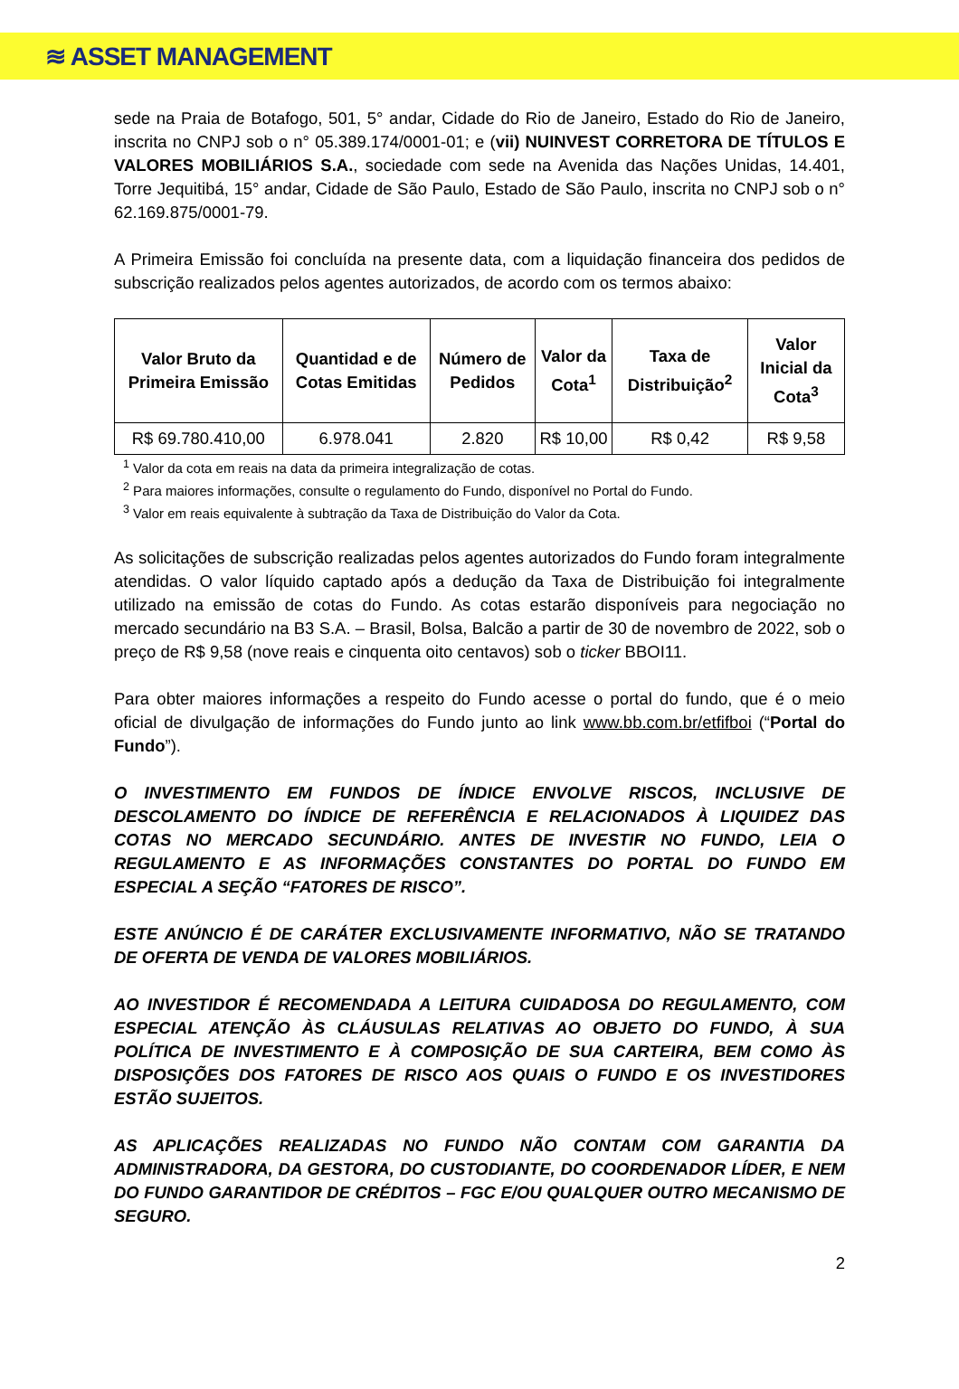≋ ASSET MANAGEMENT
sede na Praia de Botafogo, 501, 5° andar, Cidade do Rio de Janeiro, Estado do Rio de Janeiro, inscrita no CNPJ sob o n° 05.389.174/0001-01; e (vii) NUINVEST CORRETORA DE TÍTULOS E VALORES MOBILIÁRIOS S.A., sociedade com sede na Avenida das Nações Unidas, 14.401, Torre Jequitibá, 15° andar, Cidade de São Paulo, Estado de São Paulo, inscrita no CNPJ sob o n° 62.169.875/0001-79.
A Primeira Emissão foi concluída na presente data, com a liquidação financeira dos pedidos de subscrição realizados pelos agentes autorizados, de acordo com os termos abaixo:
| Valor Bruto da Primeira Emissão | Quantidad e de Cotas Emitidas | Número de Pedidos | Valor da Cota<sup>1</sup> | Taxa de Distribuição<sup>2</sup> | Valor Inicial da Cota<sup>3</sup> |
| --- | --- | --- | --- | --- | --- |
| R$ 69.780.410,00 | 6.978.041 | 2.820 | R$ 10,00 | R$ 0,42 | R$ 9,58 |
<sup>1</sup> Valor da cota em reais na data da primeira integralização de cotas.
<sup>2</sup> Para maiores informações, consulte o regulamento do Fundo, disponível no Portal do Fundo.
<sup>3</sup> Valor em reais equivalente à subtração da Taxa de Distribuição do Valor da Cota.
As solicitações de subscrição realizadas pelos agentes autorizados do Fundo foram integralmente atendidas. O valor líquido captado após a dedução da Taxa de Distribuição foi integralmente utilizado na emissão de cotas do Fundo. As cotas estarão disponíveis para negociação no mercado secundário na B3 S.A. – Brasil, Bolsa, Balcão a partir de 30 de novembro de 2022, sob o preço de R$ 9,58 (nove reais e cinquenta oito centavos) sob o ticker BBOI11.
Para obter maiores informações a respeito do Fundo acesse o portal do fundo, que é o meio oficial de divulgação de informações do Fundo junto ao link www.bb.com.br/etfifboi (“Portal do Fundo”).
O INVESTIMENTO EM FUNDOS DE ÍNDICE ENVOLVE RISCOS, INCLUSIVE DE DESCOLAMENTO DO ÍNDICE DE REFERÊNCIA E RELACIONADOS À LIQUIDEZ DAS COTAS NO MERCADO SECUNDÁRIO. ANTES DE INVESTIR NO FUNDO, LEIA O REGULAMENTO E AS INFORMAÇÕES CONSTANTES DO PORTAL DO FUNDO EM ESPECIAL A SEÇÃO “FATORES DE RISCO”.
ESTE ANÚNCIO É DE CARÁTER EXCLUSIVAMENTE INFORMATIVO, NÃO SE TRATANDO DE OFERTA DE VENDA DE VALORES MOBILIÁRIOS.
AO INVESTIDOR É RECOMENDADA A LEITURA CUIDADOSA DO REGULAMENTO, COM ESPECIAL ATENÇÃO ÀS CLÁUSULAS RELATIVAS AO OBJETO DO FUNDO, À SUA POLÍTICA DE INVESTIMENTO E À COMPOSIÇÃO DE SUA CARTEIRA, BEM COMO ÀS DISPOSIÇÕES DOS FATORES DE RISCO AOS QUAIS O FUNDO E OS INVESTIDORES ESTÃO SUJEITOS.
AS APLICAÇÕES REALIZADAS NO FUNDO NÃO CONTAM COM GARANTIA DA ADMINISTRADORA, DA GESTORA, DO CUSTODIANTE, DO COORDENADOR LÍDER, E NEM DO FUNDO GARANTIDOR DE CRÉDITOS – FGC E/OU QUALQUER OUTRO MECANISMO DE SEGURO.
2